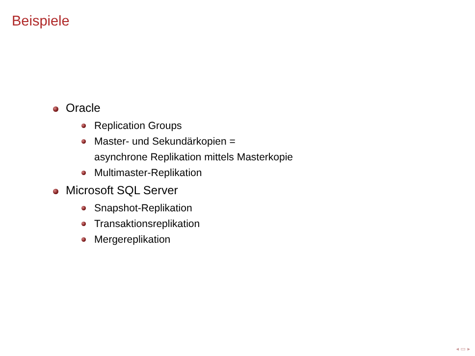Beispiele
Oracle
Replication Groups
Master- und Sekundärkopien =
asynchrone Replikation mittels Masterkopie
Multimaster-Replikation
Microsoft SQL Server
Snapshot-Replikation
Transaktionsreplikation
Mergereplikation
◂ ▭ ▸